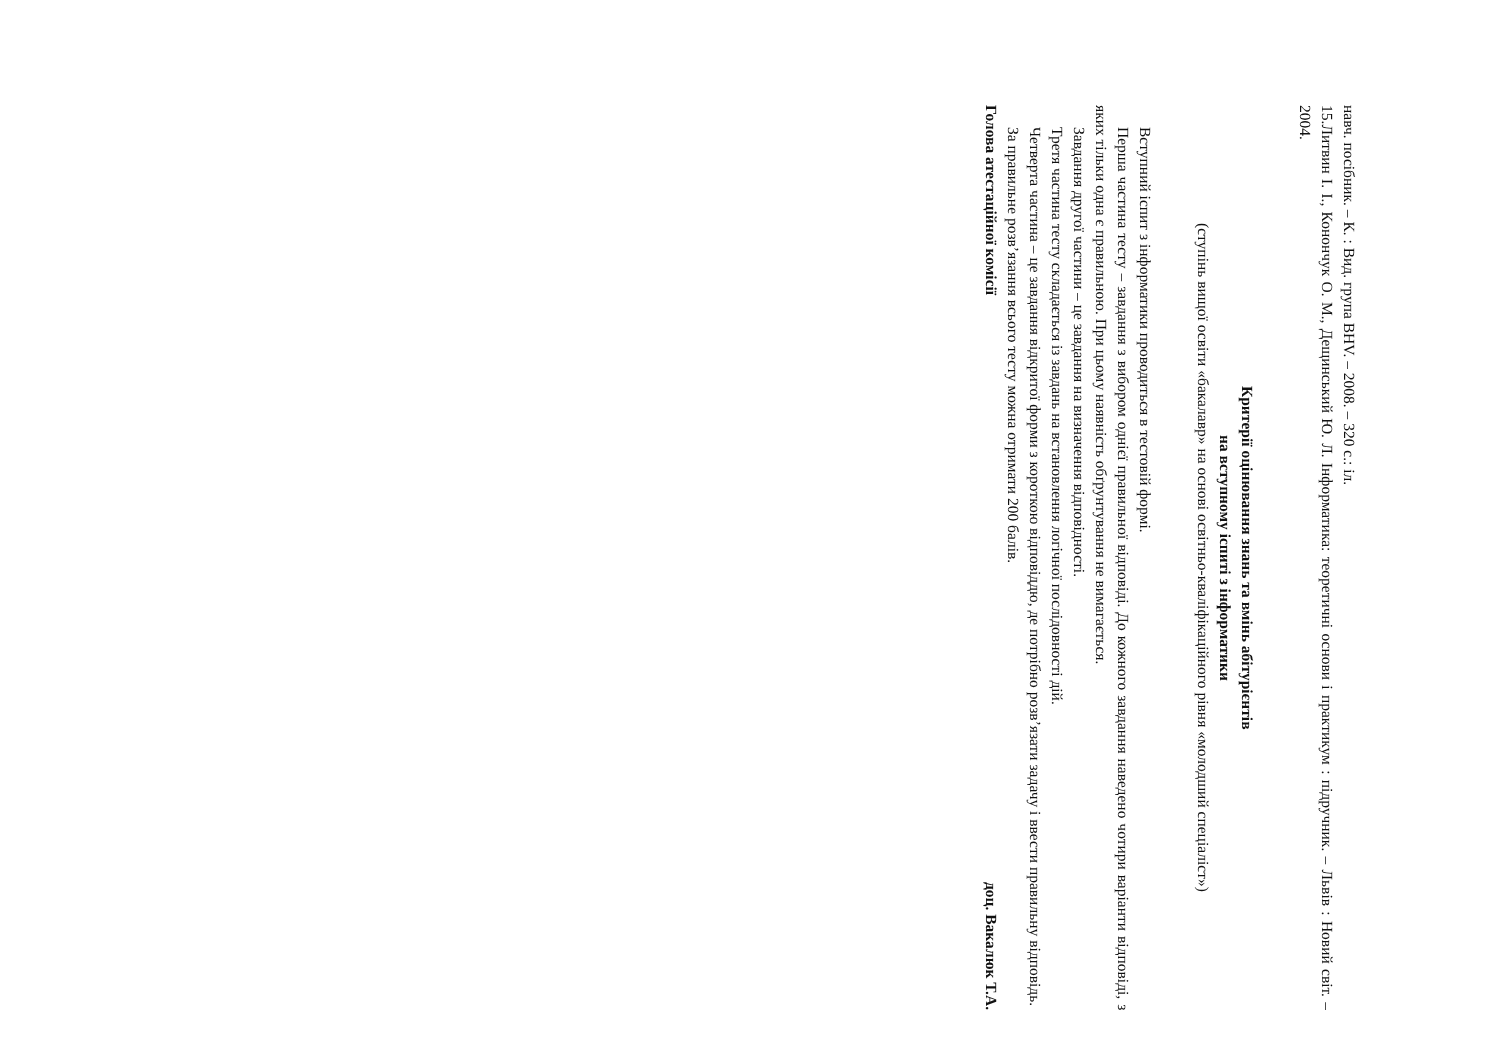навч. посібник. – К. : Вид. група BHV. – 2008. – 320 с.: іл.
15.Литвин І. І., Конончук О. М., Дещинський Ю. Л. Інформатика: теоретичні основи і практикум : підручник. – Львів : Новий світ. – 2004.
Критерії оцінювання знань та вмінь абітурієнтів
на вступному іспиті з інформатики
(ступінь вищої освіти «бакалавр» на основі освітньо-кваліфікаційного рівня «молодший спеціаліст»)
Вступний іспит з інформатики проводиться в тестовій формі.
Перша частина тесту – завдання з вибором однієї правильної відповіді. До кожного завдання наведено чотири варіанти відповіді, з яких тільки одна є правильною. При цьому наявність обґрунтування не вимагається.
Завдання другої частини – це завдання на визначення відповідності.
Третя частина тесту складається із завдань на встановлення логічної послідовності дій.
Четверта частина – це завдання відкритої форми з короткою відповіддю, де потрібно розв’язати задачу і ввести правильну відповідь.
За правильне розв’язання всього тесту можна отримати 200 балів.
Голова атестаційної комісії доц. Вакалюк Т.А.